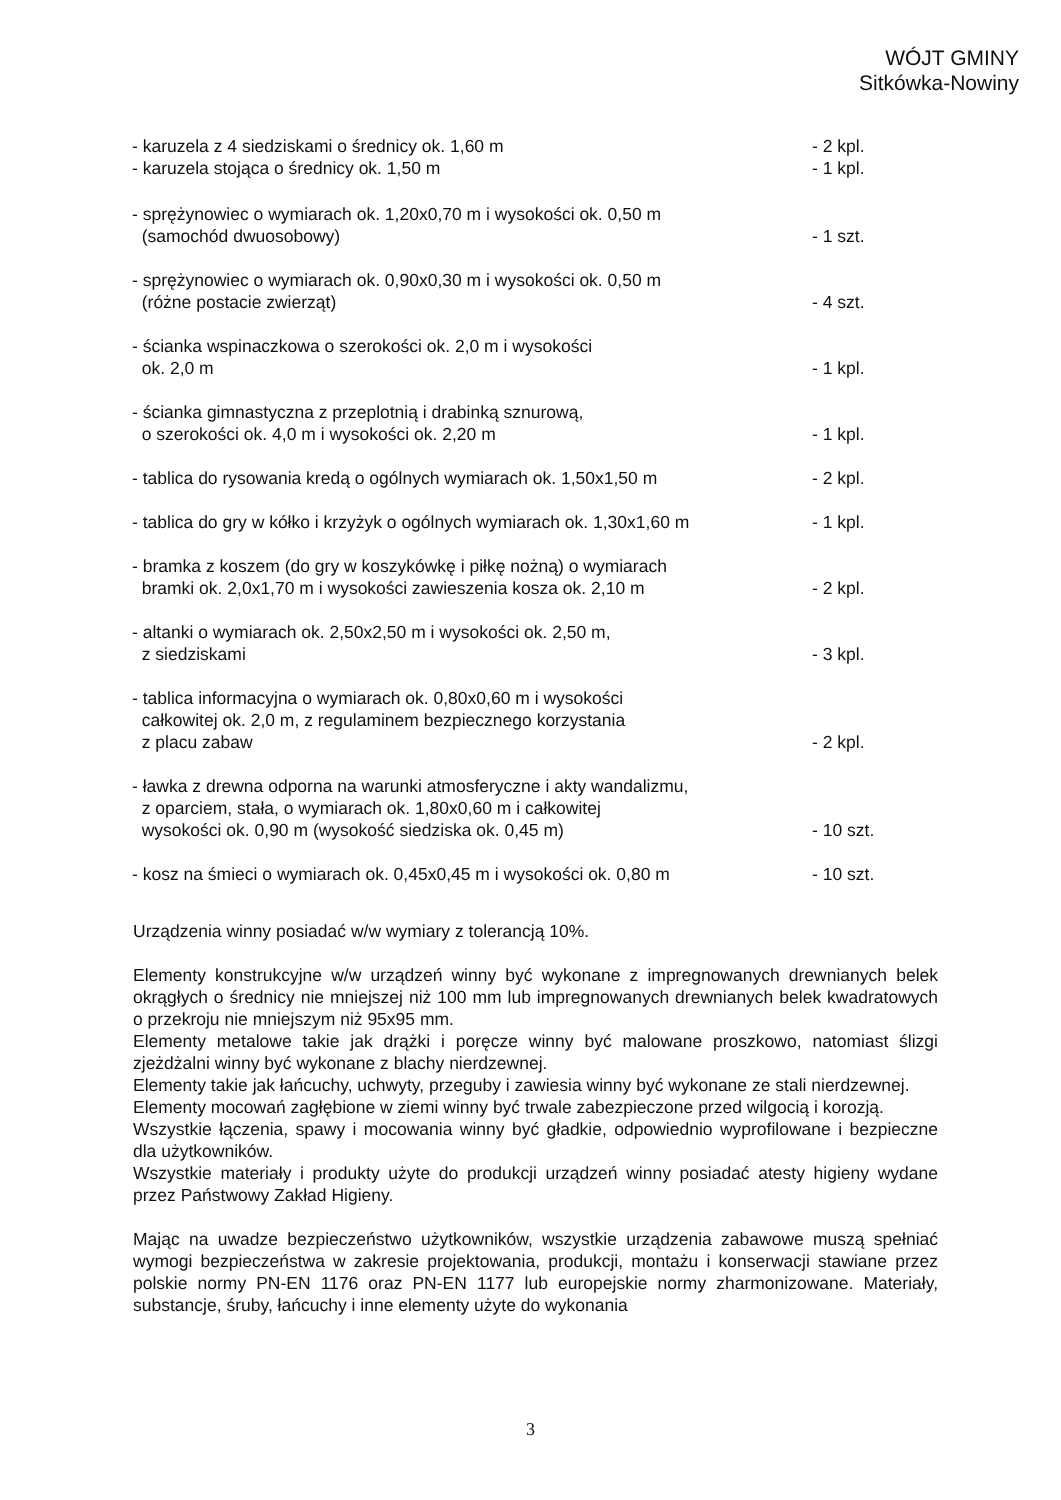WÓJT GMINY
Sitkówka-Nowiny
- karuzela z 4 siedziskami o średnicy ok. 1,60 m
- karuzela stojąca o średnicy ok. 1,50 m
- 2 kpl.
- 1 kpl.
- sprężynowiec o wymiarach ok. 1,20x0,70 m i wysokości ok. 0,50 m
(samochód dwuosobowy)
- 1 szt.
- sprężynowiec o wymiarach ok. 0,90x0,30 m i wysokości ok. 0,50 m
(różne postacie zwierząt)
- 4 szt.
- ścianka wspinaczkowa o szerokości ok. 2,0 m i wysokości
ok. 2,0 m
- 1 kpl.
- ścianka gimnastyczna z przeplotnią i drabinką sznurową,
o szerokości ok. 4,0 m i wysokości ok. 2,20 m
- 1 kpl.
- tablica do rysowania kredą o ogólnych wymiarach ok. 1,50x1,50 m
- 2 kpl.
- tablica do gry w kółko i krzyżyk o ogólnych wymiarach ok. 1,30x1,60 m
- 1 kpl.
- bramka z koszem (do gry w koszykówkę i piłkę nożną) o wymiarach
bramki ok. 2,0x1,70 m i wysokości zawieszenia kosza ok. 2,10 m
- 2 kpl.
- altanki o wymiarach ok. 2,50x2,50 m i wysokości ok. 2,50 m,
z siedziskami
- 3 kpl.
- tablica informacyjna o wymiarach ok. 0,80x0,60 m i wysokości
całkowitej ok. 2,0 m, z regulaminem bezpiecznego korzystania
z placu zabaw
- 2 kpl.
- ławka z drewna odporna na warunki atmosferyczne i akty wandalizmu,
z oparciem, stała, o wymiarach ok. 1,80x0,60 m i całkowitej
wysokości ok. 0,90 m (wysokość siedziska ok. 0,45 m)
- 10 szt.
- kosz na śmieci o wymiarach ok. 0,45x0,45 m i wysokości ok. 0,80 m
- 10 szt.
Urządzenia winny posiadać w/w wymiary z tolerancją 10%.
Elementy konstrukcyjne w/w urządzeń winny być wykonane z impregnowanych drewnianych belek okrągłych o średnicy nie mniejszej niż 100 mm lub impregnowanych drewnianych belek kwadratowych o przekroju nie mniejszym niż 95x95 mm.
Elementy metalowe takie jak drążki i poręcze winny być malowane proszkowo, natomiast ślizgi zjeżdżalni winny być wykonane z blachy nierdzewnej.
Elementy takie jak łańcuchy, uchwyty, przeguby i zawiesia winny być wykonane ze stali nierdzewnej.
Elementy mocowań zagłębione w ziemi winny być trwale zabezpieczone przed wilgocią i korozją.
Wszystkie łączenia, spawy i mocowania winny być gładkie, odpowiednio wyprofilowane i bezpieczne dla użytkowników.
Wszystkie materiały i produkty użyte do produkcji urządzeń winny posiadać atesty higieny wydane przez Państwowy Zakład Higieny.
Mając na uwadze bezpieczeństwo użytkowników, wszystkie urządzenia zabawowe muszą spełniać wymogi bezpieczeństwa w zakresie projektowania, produkcji, montażu i konserwacji stawiane przez polskie normy PN-EN 1176 oraz PN-EN 1177 lub europejskie normy zharmonizowane. Materiały, substancje, śruby, łańcuchy i inne elementy użyte do wykonania
3